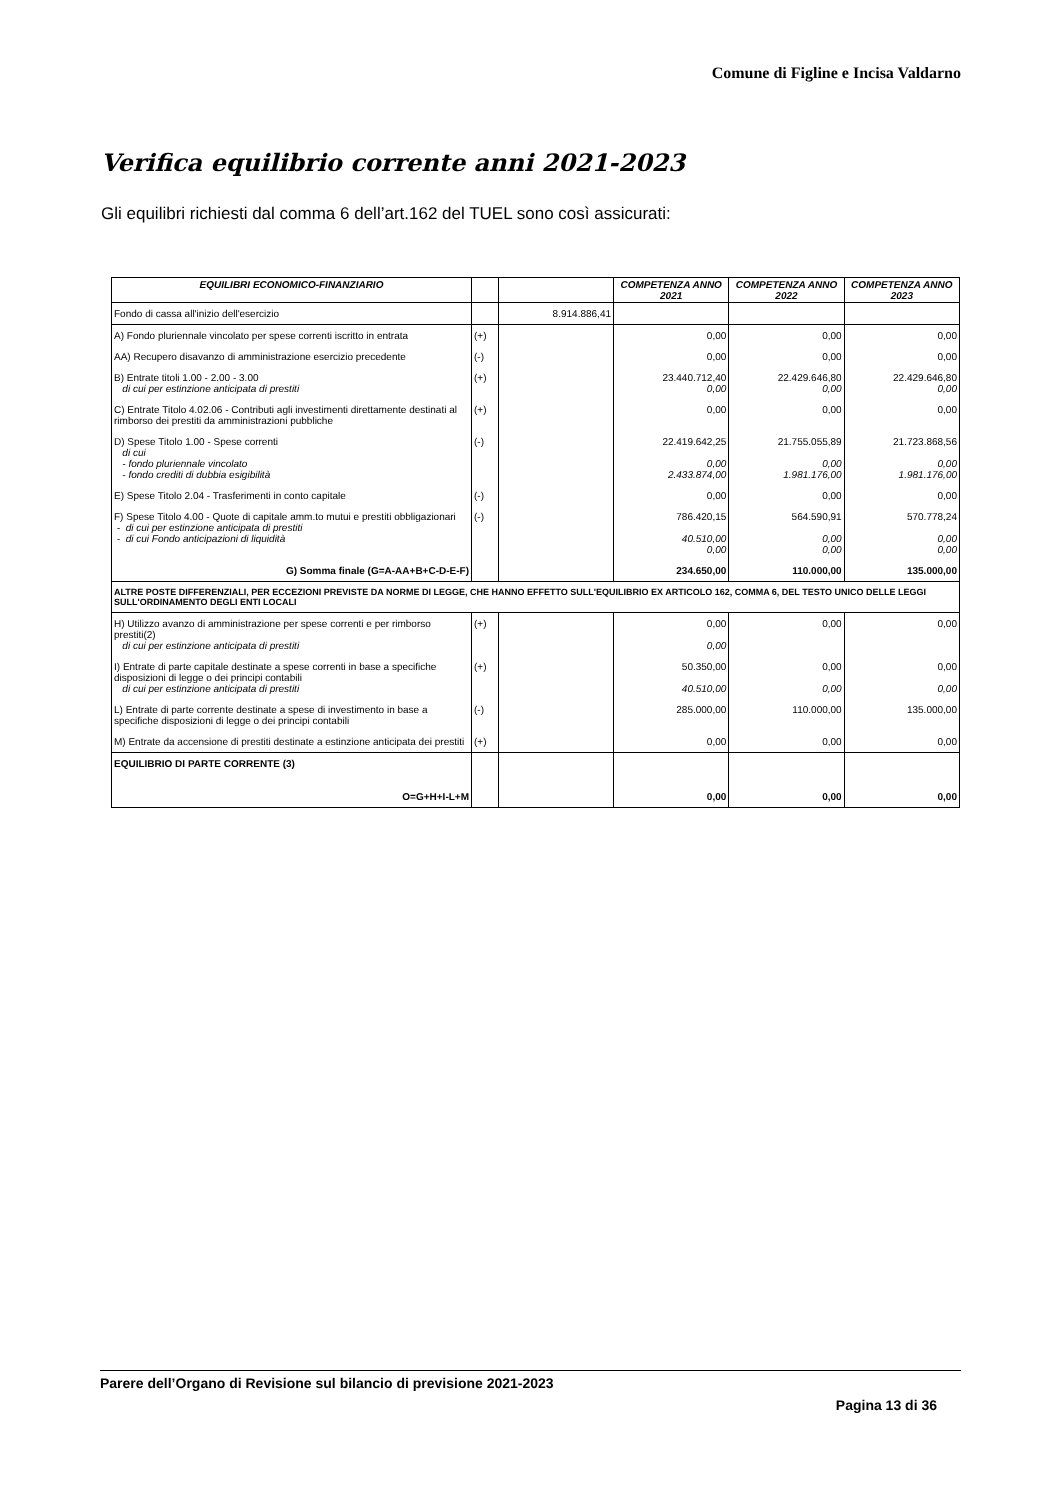Comune di Figline e Incisa Valdarno
Verifica equilibrio corrente anni 2021-2023
Gli equilibri richiesti dal comma 6 dell’art.162 del TUEL sono così assicurati:
| EQUILIBRI ECONOMICO-FINANZIARIO | | | COMPETENZA ANNO 2021 | COMPETENZA ANNO 2022 | COMPETENZA ANNO 2023 |
| --- | --- | --- | --- | --- | --- |
| Fondo di cassa all'inizio dell'esercizio | | 8.914.886,41 | | | |
| A) Fondo pluriennale vincolato per spese correnti iscritto in entrata | (+) | | 0,00 | 0,00 | 0,00 |
| AA) Recupero disavanzo di amministrazione esercizio precedente | (-) | | 0,00 | 0,00 | 0,00 |
| B) Entrate titoli 1.00 - 2.00 - 3.00 di cui per estinzione anticipata di prestiti | (+) | | 23.440.712,40 0,00 | 22.429.646,80 0,00 | 22.429.646,80 0,00 |
| C) Entrate Titolo 4.02.06 - Contributi agli investimenti direttamente destinati al rimborso dei prestiti da amministrazioni pubbliche | (+) | | 0,00 | 0,00 | 0,00 |
| D) Spese Titolo 1.00 - Spese correnti di cui - fondo pluriennale vincolato - fondo crediti di dubbia esigibilità | (-) | | 22.419.642,25 0,00 2.433.874,00 | 21.755.055,89 0,00 1.981.176,00 | 21.723.868,56 0,00 1.981.176,00 |
| E) Spese Titolo 2.04 - Trasferimenti in conto capitale | (-) | | 0,00 | 0,00 | 0,00 |
| F) Spese Titolo 4.00 - Quote di capitale amm.to mutui e prestiti obbligazionari - di cui per estinzione anticipata di prestiti - di cui Fondo anticipazioni di liquidità | (-) | | 786.420,15 40.510,00 0,00 | 564.590,91 0,00 0,00 | 570.778,24 0,00 0,00 |
| G) Somma finale (G=A-AA+B+C-D-E-F) | | | 234.650,00 | 110.000,00 | 135.000,00 |
| ALTRE POSTE DIFFERENZIALI, PER ECCEZIONI PREVISTE DA NORME DI LEGGE, CHE HANNO EFFETTO SULL'EQUILIBRIO EX ARTICOLO 162, COMMA 6, DEL TESTO UNICO DELLE LEGGI SULL'ORDINAMENTO DEGLI ENTI LOCALI | | | | | |
| H) Utilizzo avanzo di amministrazione per spese correnti e per rimborso prestiti(2) di cui per estinzione anticipata di prestiti | (+) | | 0,00 0,00 | 0,00 | 0,00 |
| I) Entrate di parte capitale destinate a spese correnti in base a specifiche disposizioni di legge o dei principi contabili di cui per estinzione anticipata di prestiti | (+) | | 50.350,00 40.510,00 | 0,00 0,00 | 0,00 0,00 |
| L) Entrate di parte corrente destinate a spese di investimento in base a specifiche disposizioni di legge o dei principi contabili | (-) | | 285.000,00 | 110.000,00 | 135.000,00 |
| M) Entrate da accensione di prestiti destinate a estinzione anticipata dei prestiti | (+) | | 0,00 | 0,00 | 0,00 |
| EQUILIBRIO DI PARTE CORRENTE (3) O=G+H+I-L+M | | | 0,00 | 0,00 | 0,00 |
Parere dell’Organo di Revisione sul bilancio di previsione 2021-2023
Pagina 13 di 36